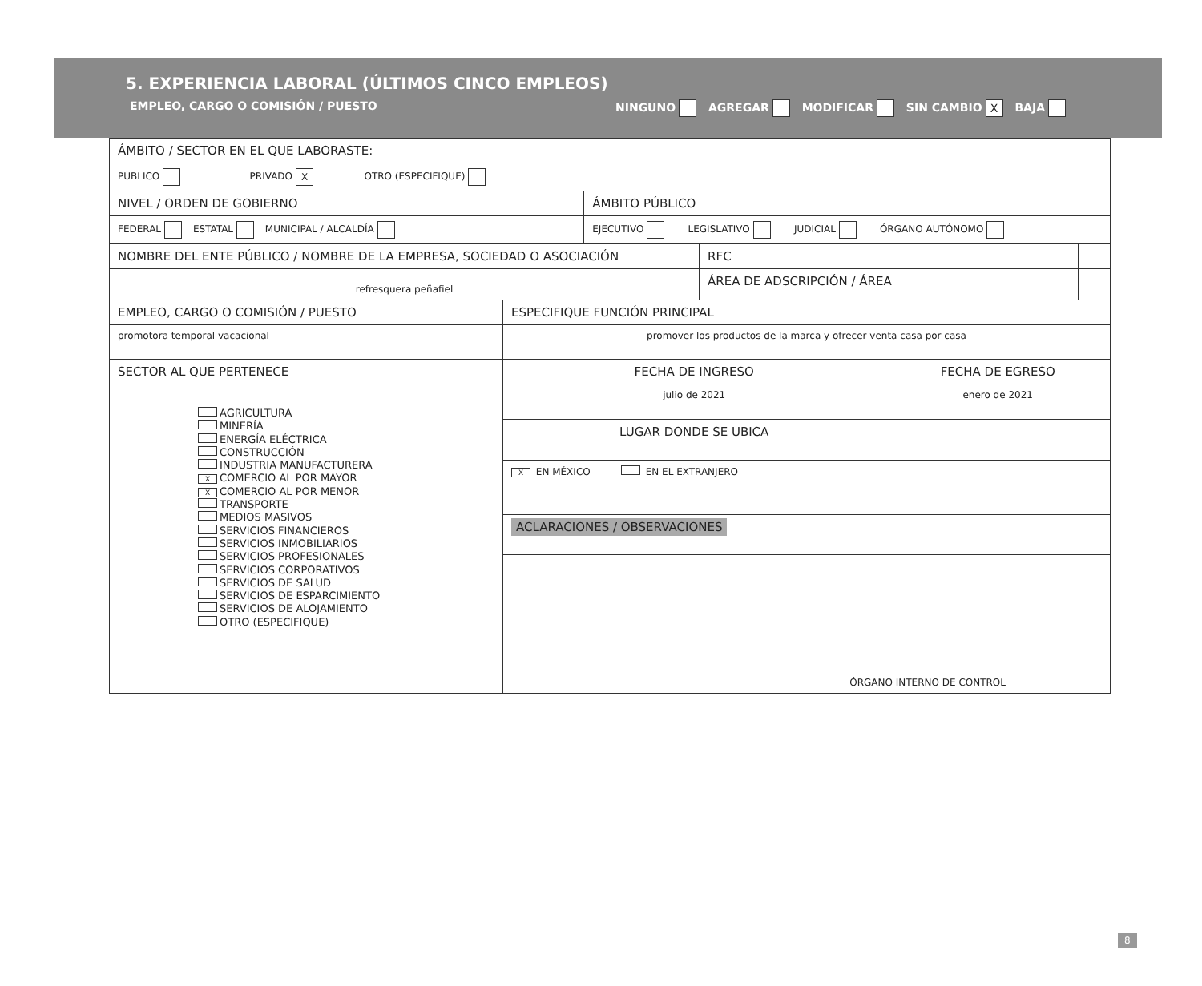5. EXPERIENCIA LABORAL (ÚLTIMOS CINCO EMPLEOS)
EMPLEO, CARGO O COMISIÓN / PUESTO NINGUNO AGREGAR MODIFICAR SIN CAMBIO X BAJA
| ÁMBITO / SECTOR EN EL QUE LABORASTE: | | | | | |
| PÚBLICO PRIVADO X OTRO (ESPECIFIQUE) | | | | | |
| NIVEL / ORDEN DE GOBIERNO | | ÁMBITO PÚBLICO | | | |
| FEDERAL ESTATAL MUNICIPAL / ALCALDÍA | | EJECUTIVO LEGISLATIVO JUDICIAL ÓRGANO AUTÓNOMO | | | |
| NOMBRE DEL ENTE PÚBLICO / NOMBRE DE LA EMPRESA, SOCIEDAD O ASOCIACIÓN | | | RFC | | |
| refresquera peñafiel | | | ÁREA DE ADSCRIPCIÓN / ÁREA | | |
| EMPLEO, CARGO O COMISIÓN / PUESTO | ESPECIFIQUE FUNCIÓN PRINCIPAL | | | | |
| promotora temporal vacacional | promover los productos de la marca y ofrecer venta casa por casa | | | | |
| SECTOR AL QUE PERTENECE | FECHA DE INGRESO | | | FECHA DE EGRESO | |
| AGRICULTURA MINERÍA ENERGÍA ELÉCTRICA CONSTRUCCIÓN INDUSTRIA MANUFACTURERA X COMERCIO AL POR MAYOR X COMERCIO AL POR MENOR TRANSPORTE MEDIOS MASIVOS SERVICIOS FINANCIEROS SERVICIOS INMOBILIARIOS SERVICIOS PROFESIONALES SERVICIOS CORPORATIVOS SERVICIOS DE SALUD SERVICIOS DE ESPARCIMIENTO SERVICIOS DE ALOJAMIENTO OTRO (ESPECIFIQUE) | julio de 2021 | | | enero de 2021 | |
| | LUGAR DONDE SE UBICA | | | | |
| | X EN MÉXICO EN EL EXTRANJERO | | | | |
| | ACLARACIONES / OBSERVACIONES | | | | |
| | ÓRGANO INTERNO DE CONTROL | | | | |
8